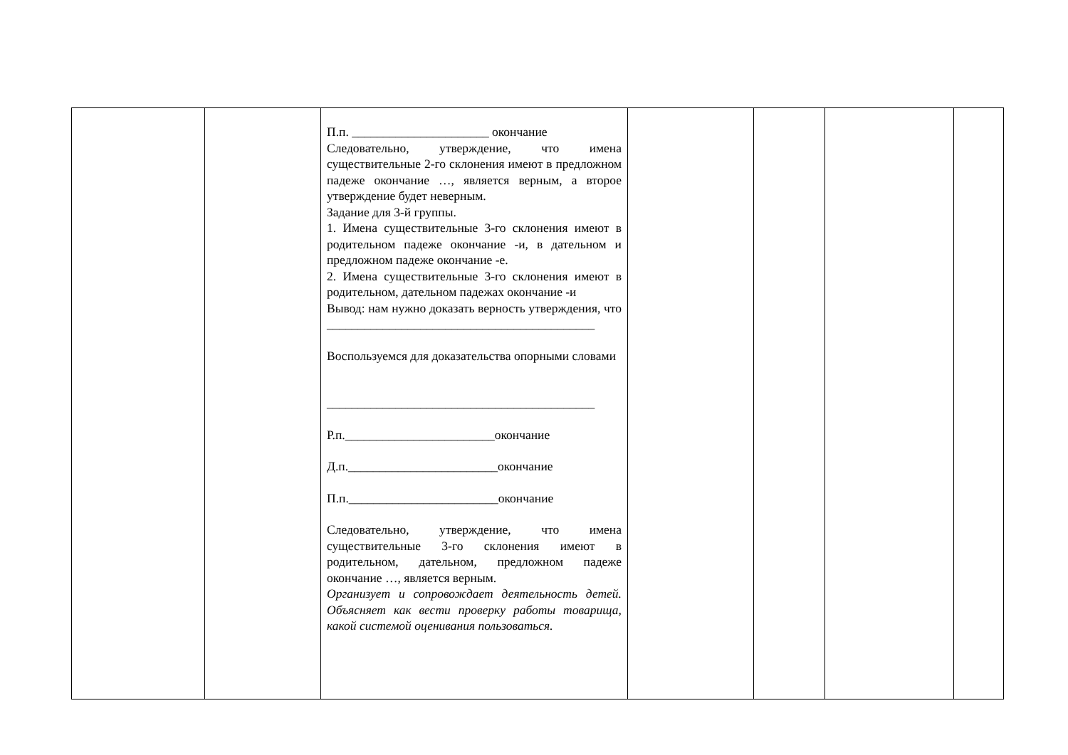| | | П.п. ______________________ окончание Следовательно, утверждение, что имена существительные 2-го склонения имеют в предложном падеже окончание …, является верным, а второе утверждение будет неверным. Задание для 3-й группы. 1. Имена существительные 3-го склонения имеют в родительном падеже окончание -и, в дательном и предложном падеже окончание -е. 2. Имена существительные 3-го склонения имеют в родительном, дательном падежах окончание -и Вывод: нам нужно доказать верность утверждения, что ___________________________________________ Воспользуемся для доказательства опорными словами ___________________________________________ Р.п.________________________окончание Д.п.________________________окончание П.п.________________________окончание Следовательно, утверждение, что имена существительные 3-го склонения имеют в родительном, дательном, предложном падеже окончание …, является верным. Организует и сопровождает деятельность детей. Объясняет как вести проверку работы товарища, какой системой оценивания пользоваться. | | | | |